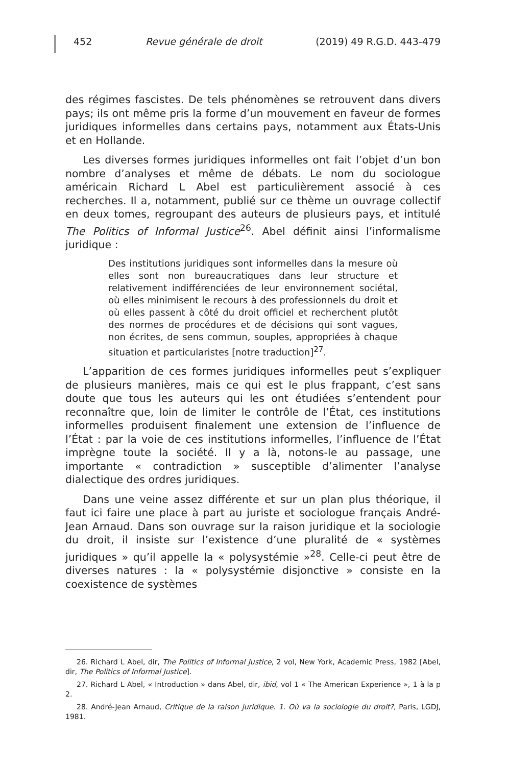452 Revue générale de droit (2019) 49 R.G.D. 443-479
des régimes fascistes. De tels phénomènes se retrouvent dans divers pays; ils ont même pris la forme d’un mouvement en faveur de formes juridiques informelles dans certains pays, notamment aux États-Unis et en Hollande.
Les diverses formes juridiques informelles ont fait l’objet d’un bon nombre d’analyses et même de débats. Le nom du sociologue américain Richard L Abel est particulièrement associé à ces recherches. Il a, notamment, publié sur ce thème un ouvrage collectif en deux tomes, regroupant des auteurs de plusieurs pays, et intitulé The Politics of Informal Justice<sup>26</sup>. Abel définit ainsi l’informalisme juridique :
Des institutions juridiques sont informelles dans la mesure où elles sont non bureaucratiques dans leur structure et relativement indifférenciées de leur environnement sociétal, où elles minimisent le recours à des professionnels du droit et où elles passent à côté du droit officiel et recherchent plutôt des normes de procédures et de décisions qui sont vagues, non écrites, de sens commun, souples, appropriées à chaque situation et particularistes [notre traduction]<sup>27</sup>.
L’apparition de ces formes juridiques informelles peut s’expliquer de plusieurs manières, mais ce qui est le plus frappant, c’est sans doute que tous les auteurs qui les ont étudiées s’entendent pour reconnaître que, loin de limiter le contrôle de l’État, ces institutions informelles produisent finalement une extension de l’influence de l’État : par la voie de ces institutions informelles, l’influence de l’État imprègne toute la société. Il y a là, notons-le au passage, une importante « contradiction » susceptible d’alimenter l’analyse dialectique des ordres juridiques.
Dans une veine assez différente et sur un plan plus théorique, il faut ici faire une place à part au juriste et sociologue français André-Jean Arnaud. Dans son ouvrage sur la raison juridique et la sociologie du droit, il insiste sur l’existence d’une pluralité de « systèmes juridiques » qu’il appelle la « polysystémie »<sup>28</sup>. Celle-ci peut être de diverses natures : la « polysystémie disjonctive » consiste en la coexistence de systèmes
26. Richard L Abel, dir, The Politics of Informal Justice, 2 vol, New York, Academic Press, 1982 [Abel, dir, The Politics of Informal Justice].
27. Richard L Abel, « Introduction » dans Abel, dir, ibid, vol 1 « The American Experience », 1 à la p 2.
28. André-Jean Arnaud, Critique de la raison juridique. 1. Où va la sociologie du droit?, Paris, LGDJ, 1981.